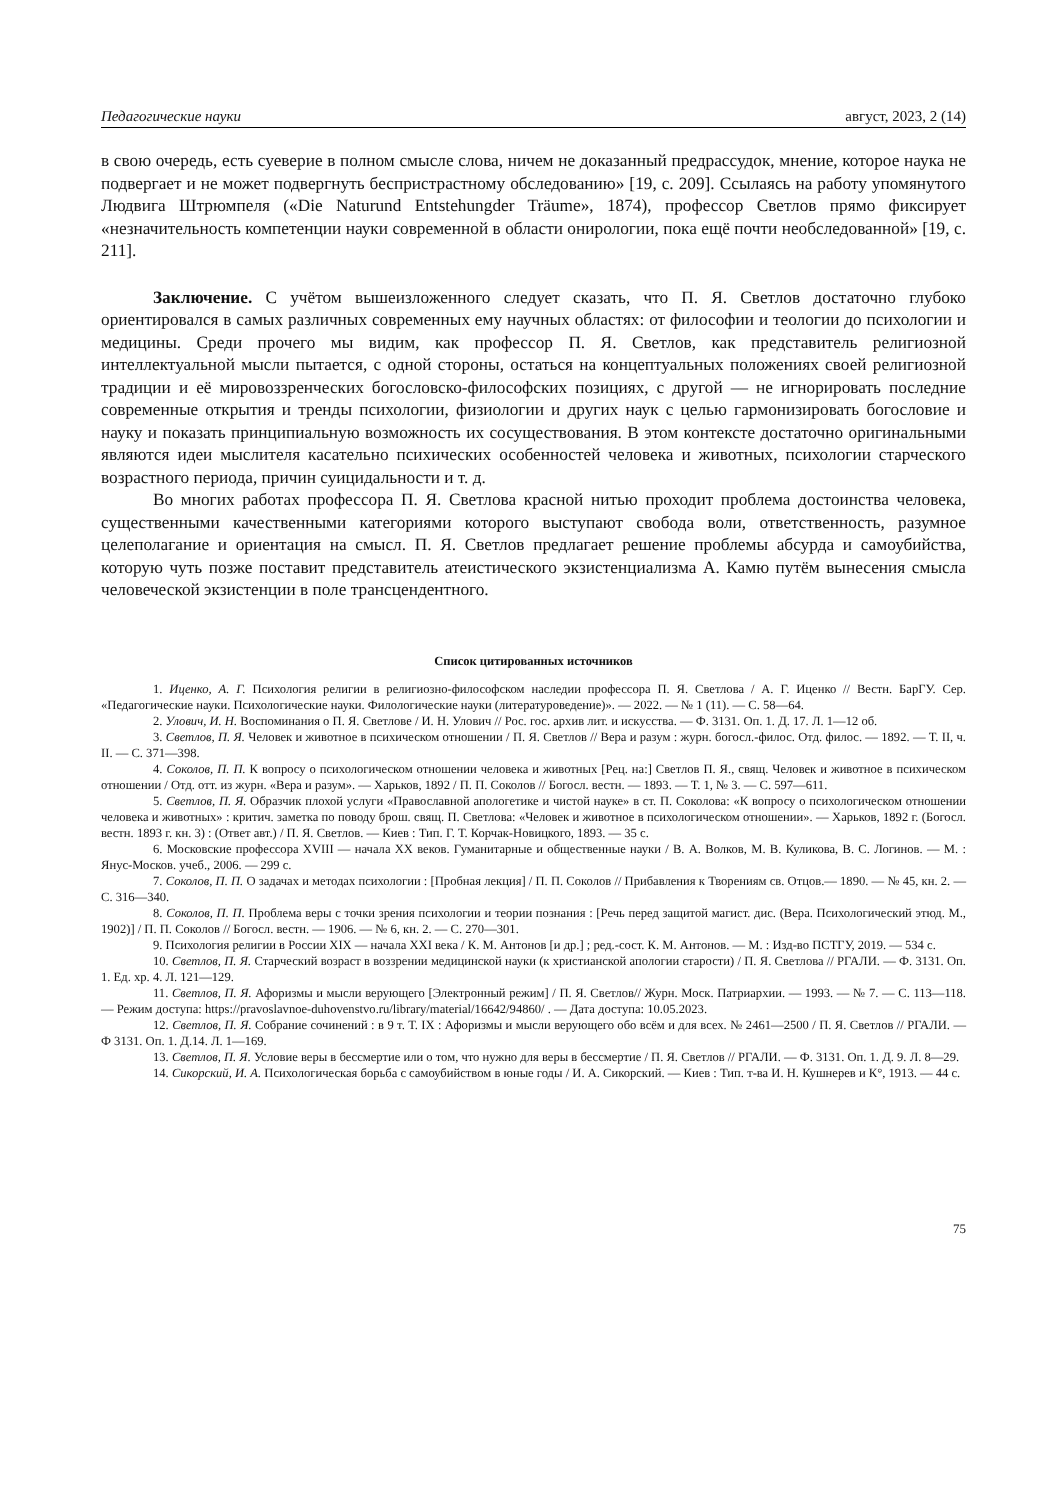Педагогические науки август, 2023, 2 (14)
в свою очередь, есть суеверие в полном смысле слова, ничем не доказанный предрассудок, мнение, которое наука не подвергает и не может подвергнуть беспристрастному обследованию» [19, с. 209]. Ссылаясь на работу упомянутого Людвига Штрюмпеля («Die Naturund Entstehungder Träume», 1874), профессор Светлов прямо фиксирует «незначительность компетенции науки современной в области онирологии, пока ещё почти необследованной» [19, с. 211].
Заключение. С учётом вышеизложенного следует сказать, что П. Я. Светлов достаточно глубоко ориентировался в самых различных современных ему научных областях: от философии и теологии до психологии и медицины. Среди прочего мы видим, как профессор П. Я. Светлов, как представитель религиозной интеллектуальной мысли пытается, с одной стороны, остаться на концептуальных положениях своей религиозной традиции и её мировоззренческих богословско-философских позициях, с другой — не игнорировать последние современные открытия и тренды психологии, физиологии и других наук с целью гармонизировать богословие и науку и показать принципиальную возможность их сосуществования. В этом контексте достаточно оригинальными являются идеи мыслителя касательно психических особенностей человека и животных, психологии старческого возрастного периода, причин суицидальности и т. д.
Во многих работах профессора П. Я. Светлова красной нитью проходит проблема достоинства человека, существенными качественными категориями которого выступают свобода воли, ответственность, разумное целеполагание и ориентация на смысл. П. Я. Светлов предлагает решение проблемы абсурда и самоубийства, которую чуть позже поставит представитель атеистического экзистенциализма А. Камю путём вынесения смысла человеческой экзистенции в поле трансцендентного.
Список цитированных источников
1. Иценко, А. Г. Психология религии в религиозно-философском наследии профессора П. Я. Светлова / А. Г. Иценко // Вестн. БарГУ. Сер. «Педагогические науки. Психологические науки. Филологические науки (литературоведение)». — 2022. — № 1 (11). — С. 58—64.
2. Улович, И. Н. Воспоминания о П. Я. Светлове / И. Н. Улович // Рос. гос. архив лит. и искусства. — Ф. 3131. Оп. 1. Д. 17. Л. 1—12 об.
3. Светлов, П. Я. Человек и животное в психическом отношении / П. Я. Светлов // Вера и разум : журн. богосл.-филос. Отд. филос. — 1892. — Т. II, ч. II. — С. 371—398.
4. Соколов, П. П. К вопросу о психологическом отношении человека и животных [Рец. на:] Светлов П. Я., свящ. Человек и животное в психическом отношении / Отд. отт. из журн. «Вера и разум». — Харьков, 1892 / П. П. Соколов // Богосл. вестн. — 1893. — Т. 1, № 3. — С. 597—611.
5. Светлов, П. Я. Образчик плохой услуги «Православной апологетике и чистой науке» в ст. П. Соколова: «К вопросу о психологическом отношении человека и животных» : критич. заметка по поводу брош. свящ. П. Светлова: «Человек и животное в психологическом отношении». — Харьков, 1892 г. (Богосл. вестн. 1893 г. кн. 3) : (Ответ авт.) / П. Я. Светлов. — Киев : Тип. Г. Т. Корчак-Новицкого, 1893. — 35 с.
6. Московские профессора XVIII — начала XX веков. Гуманитарные и общественные науки / В. А. Волков, М. В. Куликова, В. С. Логинов. — М. : Янус-Москов. учеб., 2006. — 299 с.
7. Соколов, П. П. О задачах и методах психологии : [Пробная лекция] / П. П. Соколов // Прибавления к Творениям св. Отцов.— 1890. — № 45, кн. 2. — С. 316—340.
8. Соколов, П. П. Проблема веры с точки зрения психологии и теории познания : [Речь перед защитой магист. дис. (Вера. Психологический этюд. М., 1902)] / П. П. Соколов // Богосл. вестн. — 1906. — № 6, кн. 2. — С. 270—301.
9. Психология религии в России XIX — начала XXI века / К. М. Антонов [и др.] ; ред.-сост. К. М. Антонов. — М. : Изд-во ПСТГУ, 2019. — 534 с.
10. Светлов, П. Я. Старческий возраст в воззрении медицинской науки (к христианской апологии старости) / П. Я. Светлова // РГАЛИ. — Ф. 3131. Оп. 1. Ед. хр. 4. Л. 121—129.
11. Светлов, П. Я. Афоризмы и мысли верующего [Электронный режим] / П. Я. Светлов// Журн. Моск. Патриархии. — 1993. — № 7. — С. 113—118. — Режим доступа: https://pravoslavnoe-duhovenstvo.ru/library/material/16642/94860/ . — Дата доступа: 10.05.2023.
12. Светлов, П. Я. Собрание сочинений : в 9 т. Т. IX : Афоризмы и мысли верующего обо всём и для всех. № 2461—2500 / П. Я. Светлов // РГАЛИ. — Ф 3131. Оп. 1. Д.14. Л. 1—169.
13. Светлов, П. Я. Условие веры в бессмертие или о том, что нужно для веры в бессмертие / П. Я. Светлов // РГАЛИ. — Ф. 3131. Оп. 1. Д. 9. Л. 8—29.
14. Сикорский, И. А. Психологическая борьба с самоубийством в юные годы / И. А. Сикорский. — Киев : Тип. т-ва И. Н. Кушнерев и К°, 1913. — 44 с.
75